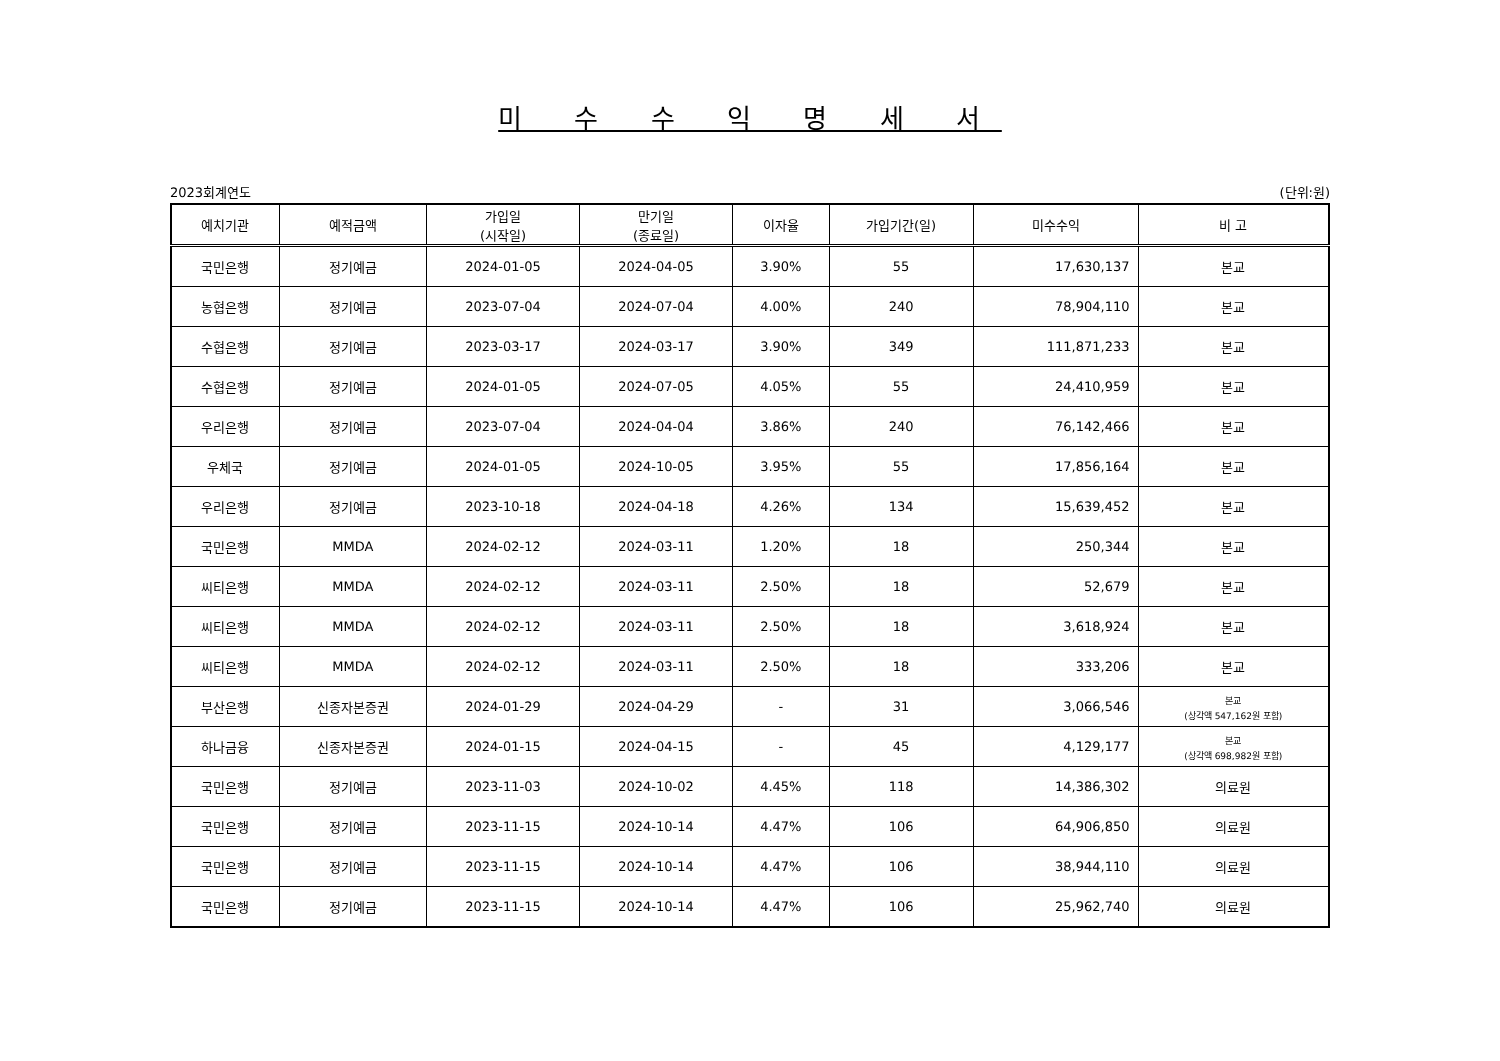미 수 수 익 명 세 서
2023회계연도 (단위:원)
| 예치기관 | 예적금액 | 가입일 (시작일) | 만기일 (종료일) | 이자율 | 가입기간(일) | 미수수익 | 비 고 |
| --- | --- | --- | --- | --- | --- | --- | --- |
| 국민은행 | 정기예금 | 2024-01-05 | 2024-04-05 | 3.90% | 55 | 17,630,137 | 본교 |
| 농협은행 | 정기예금 | 2023-07-04 | 2024-07-04 | 4.00% | 240 | 78,904,110 | 본교 |
| 수협은행 | 정기예금 | 2023-03-17 | 2024-03-17 | 3.90% | 349 | 111,871,233 | 본교 |
| 수협은행 | 정기예금 | 2024-01-05 | 2024-07-05 | 4.05% | 55 | 24,410,959 | 본교 |
| 우리은행 | 정기예금 | 2023-07-04 | 2024-04-04 | 3.86% | 240 | 76,142,466 | 본교 |
| 우체국 | 정기예금 | 2024-01-05 | 2024-10-05 | 3.95% | 55 | 17,856,164 | 본교 |
| 우리은행 | 정기예금 | 2023-10-18 | 2024-04-18 | 4.26% | 134 | 15,639,452 | 본교 |
| 국민은행 | MMDA | 2024-02-12 | 2024-03-11 | 1.20% | 18 | 250,344 | 본교 |
| 씨티은행 | MMDA | 2024-02-12 | 2024-03-11 | 2.50% | 18 | 52,679 | 본교 |
| 씨티은행 | MMDA | 2024-02-12 | 2024-03-11 | 2.50% | 18 | 3,618,924 | 본교 |
| 씨티은행 | MMDA | 2024-02-12 | 2024-03-11 | 2.50% | 18 | 333,206 | 본교 |
| 부산은행 | 신종자본증권 | 2024-01-29 | 2024-04-29 | - | 31 | 3,066,546 | 본교 (상각액 547,162원 포함) |
| 하나금융 | 신종자본증권 | 2024-01-15 | 2024-04-15 | - | 45 | 4,129,177 | 본교 (상각액 698,982원 포함) |
| 국민은행 | 정기예금 | 2023-11-03 | 2024-10-02 | 4.45% | 118 | 14,386,302 | 의료원 |
| 국민은행 | 정기예금 | 2023-11-15 | 2024-10-14 | 4.47% | 106 | 64,906,850 | 의료원 |
| 국민은행 | 정기예금 | 2023-11-15 | 2024-10-14 | 4.47% | 106 | 38,944,110 | 의료원 |
| 국민은행 | 정기예금 | 2023-11-15 | 2024-10-14 | 4.47% | 106 | 25,962,740 | 의료원 |